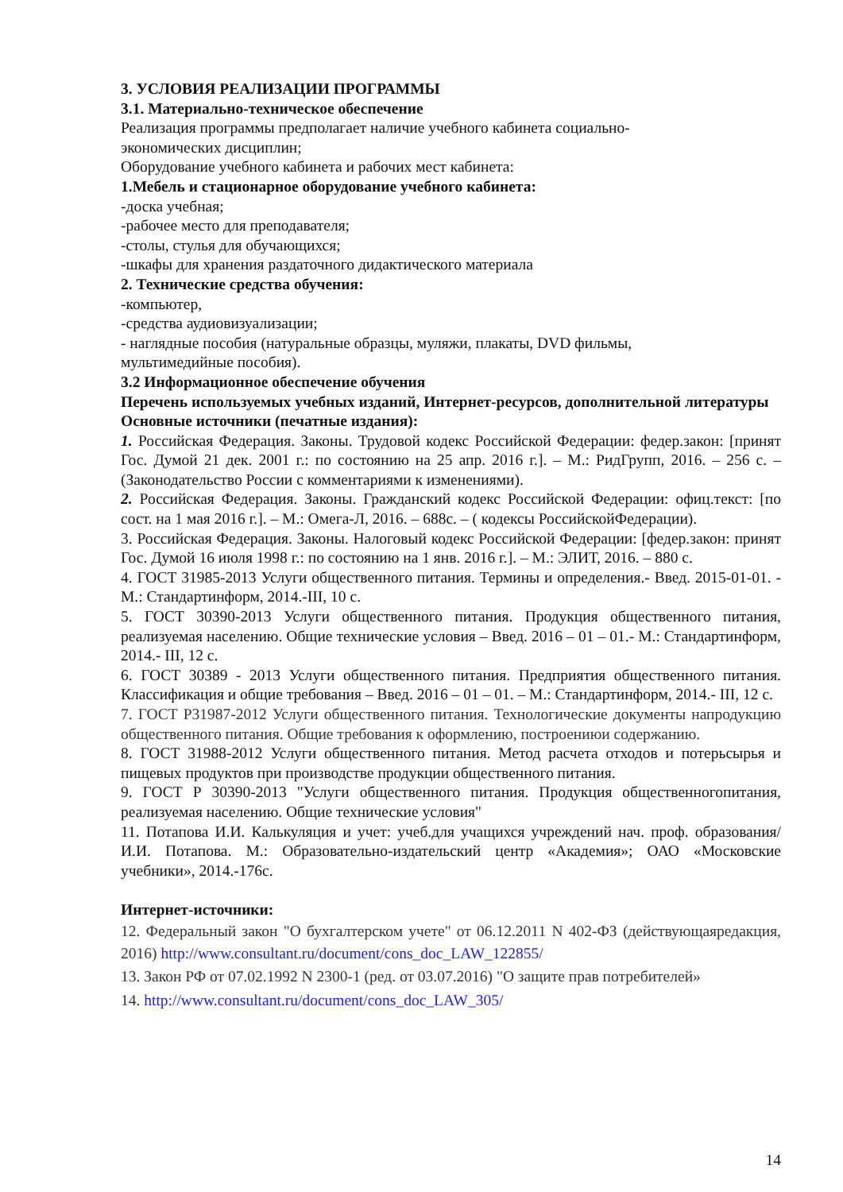3. УСЛОВИЯ РЕАЛИЗАЦИИ ПРОГРАММЫ
3.1. Материально-техническое обеспечение
Реализация программы предполагает наличие учебного кабинета социально-
экономических дисциплин;
Оборудование учебного кабинета и рабочих мест кабинета:
1.Мебель и стационарное оборудование учебного кабинета:
-доска учебная;
-рабочее место для преподавателя;
-столы, стулья для обучающихся;
-шкафы для хранения раздаточного дидактического материала
2. Технические средства обучения:
-компьютер,
-средства аудиовизуализации;
- наглядные пособия (натуральные образцы, муляжи, плакаты, DVD фильмы,
мультимедийные пособия).
3.2 Информационное обеспечение обучения
Перечень используемых учебных изданий, Интернет-ресурсов, дополнительной литературы
Основные источники (печатные издания):
1. Российская Федерация. Законы. Трудовой кодекс Российской Федерации: федер.закон: [принят Гос. Думой 21 дек. 2001 г.: по состоянию на 25 апр. 2016 г.]. – М.: РидГрупп, 2016. – 256 с. – (Законодательство России с комментариями к изменениями).
2. Российская Федерация. Законы. Гражданский кодекс Российской Федерации: офиц.текст: [по сост. на 1 мая 2016 г.]. – М.: Омега-Л, 2016. – 688с. – ( кодексы РоссийскойФедерации).
3. Российская Федерация. Законы. Налоговый кодекс Российской Федерации: [федер.закон: принят Гос. Думой 16 июля 1998 г.: по состоянию на 1 янв. 2016 г.]. – М.: ЭЛИТ, 2016. – 880 с.
4. ГОСТ 31985-2013 Услуги общественного питания. Термины и определения.- Введ. 2015-01-01. - М.: Стандартинформ, 2014.-III, 10 с.
5. ГОСТ 30390-2013 Услуги общественного питания. Продукция общественного питания, реализуемая населению. Общие технические условия – Введ. 2016 – 01 – 01.- М.: Стандартинформ, 2014.- III, 12 с.
6. ГОСТ 30389 - 2013 Услуги общественного питания. Предприятия общественного питания. Классификация и общие требования – Введ. 2016 – 01 – 01. – М.: Стандартинформ, 2014.- III, 12 с.
7. ГОСТ Р31987-2012 Услуги общественного питания. Технологические документы напродукцию общественного питания. Общие требования к оформлению, построениюи содержанию.
8. ГОСТ 31988-2012 Услуги общественного питания. Метод расчета отходов и потерьсырья и пищевых продуктов при производстве продукции общественного питания.
9. ГОСТ Р 30390-2013 "Услуги общественного питания. Продукция общественногопитания, реализуемая населению. Общие технические условия"
11. Потапова И.И. Калькуляция и учет: учеб.для учащихся учреждений нач. проф. образования/ И.И. Потапова. М.: Образовательно-издательский центр «Академия»; ОАО «Московские учебники», 2014.-176с.
Интернет-источники:
12. Федеральный закон "О бухгалтерском учете" от 06.12.2011 N 402-ФЗ (действующаяредакция, 2016) http://www.consultant.ru/document/cons_doc_LAW_122855/
13. Закон РФ от 07.02.1992 N 2300-1 (ред. от 03.07.2016) "О защите прав потребителей»
14. http://www.consultant.ru/document/cons_doc_LAW_305/
14